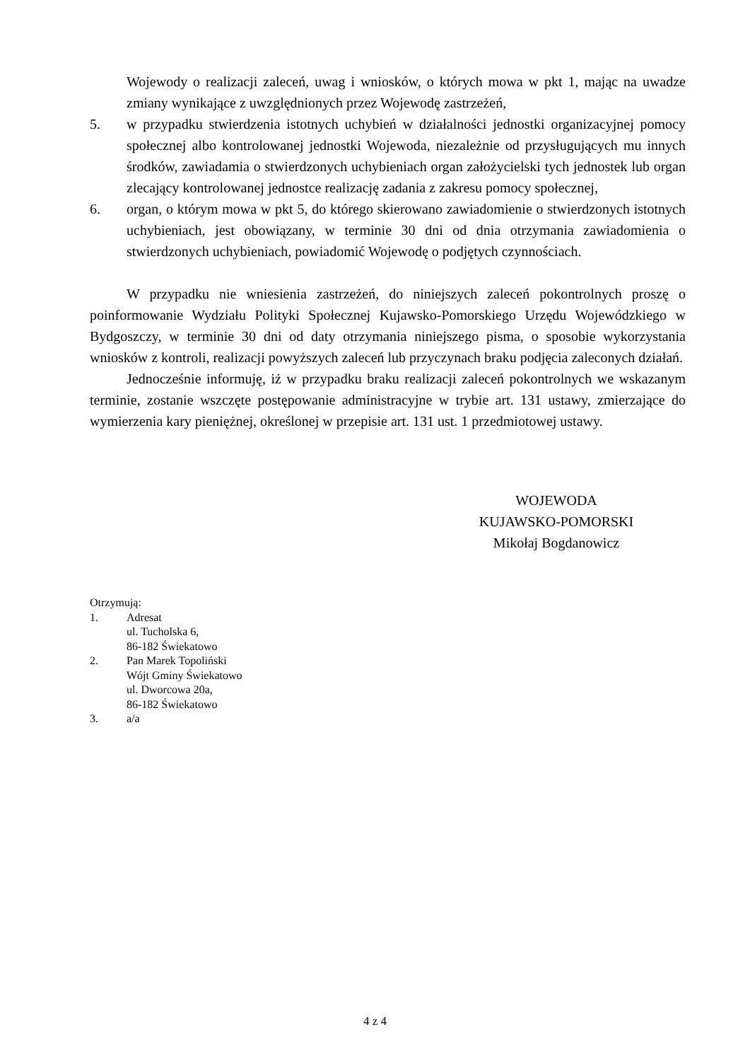Wojewody o realizacji zaleceń, uwag i wniosków, o których mowa w pkt 1, mając na uwadze zmiany wynikające z uwzględnionych przez Wojewodę zastrzeżeń,
5. w przypadku stwierdzenia istotnych uchybień w działalności jednostki organizacyjnej pomocy społecznej albo kontrolowanej jednostki Wojewoda, niezależnie od przysługujących mu innych środków, zawiadamia o stwierdzonych uchybieniach organ założycielski tych jednostek lub organ zlecający kontrolowanej jednostce realizację zadania z zakresu pomocy społecznej,
6. organ, o którym mowa w pkt 5, do którego skierowano zawiadomienie o stwierdzonych istotnych uchybieniach, jest obowiązany, w terminie 30 dni od dnia otrzymania zawiadomienia o stwierdzonych uchybieniach, powiadomić Wojewodę o podjętych czynnościach.
W przypadku nie wniesienia zastrzeżeń, do niniejszych zaleceń pokontrolnych proszę o poinformowanie Wydziału Polityki Społecznej Kujawsko-Pomorskiego Urzędu Wojewódzkiego w Bydgoszczy, w terminie 30 dni od daty otrzymania niniejszego pisma, o sposobie wykorzystania wniosków z kontroli, realizacji powyższych zaleceń lub przyczynach braku podjęcia zaleconych działań.
Jednocześnie informuję, iż w przypadku braku realizacji zaleceń pokontrolnych we wskazanym terminie, zostanie wszczęte postępowanie administracyjne w trybie art. 131 ustawy, zmierzające do wymierzenia kary pieniężnej, określonej w przepisie art. 131 ust. 1 przedmiotowej ustawy.
WOJEWODA
KUJAWSKO-POMORSKI
Mikołaj Bogdanowicz
Otrzymują:
1. Adresat
ul. Tucholska 6,
86-182 Świekatowo
2. Pan Marek Topoliński
Wójt Gminy Świekatowo
ul. Dworcowa 20a,
86-182 Świekatowo
3. a/a
4 z 4